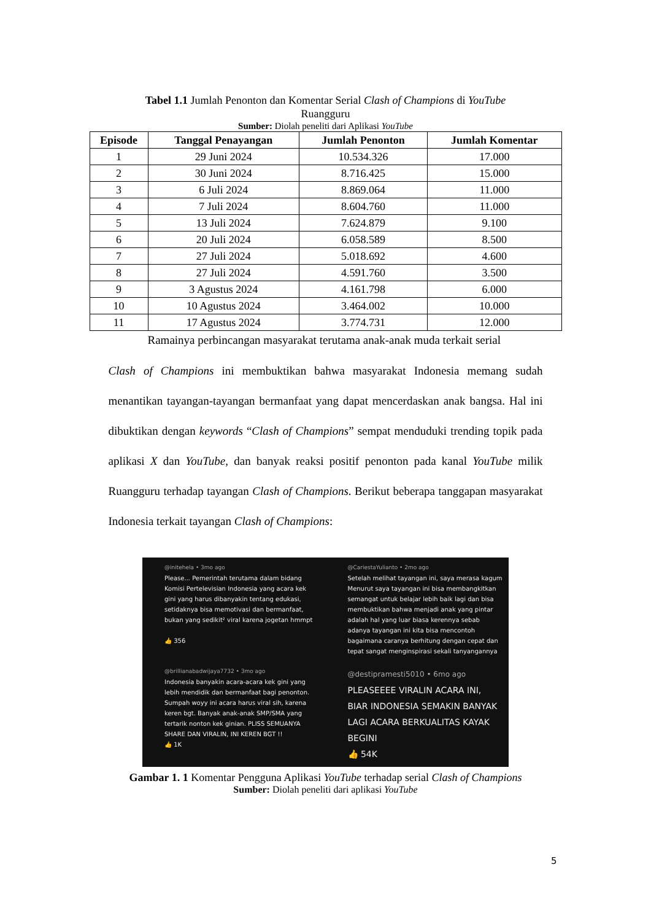Tabel 1.1 Jumlah Penonton dan Komentar Serial Clash of Champions di YouTube
Ruangguru
Sumber: Diolah peneliti dari Aplikasi YouTube
| Episode | Tanggal Penayangan | Jumlah Penonton | Jumlah Komentar |
| --- | --- | --- | --- |
| 1 | 29 Juni 2024 | 10.534.326 | 17.000 |
| 2 | 30 Juni 2024 | 8.716.425 | 15.000 |
| 3 | 6 Juli 2024 | 8.869.064 | 11.000 |
| 4 | 7 Juli 2024 | 8.604.760 | 11.000 |
| 5 | 13 Juli 2024 | 7.624.879 | 9.100 |
| 6 | 20 Juli 2024 | 6.058.589 | 8.500 |
| 7 | 27 Juli 2024 | 5.018.692 | 4.600 |
| 8 | 27 Juli 2024 | 4.591.760 | 3.500 |
| 9 | 3 Agustus 2024 | 4.161.798 | 6.000 |
| 10 | 10 Agustus 2024 | 3.464.002 | 10.000 |
| 11 | 17 Agustus 2024 | 3.774.731 | 12.000 |
Ramainya perbincangan masyarakat terutama anak-anak muda terkait serial
Clash of Champions ini membuktikan bahwa masyarakat Indonesia memang sudah menantikan tayangan-tayangan bermanfaat yang dapat mencerdaskan anak bangsa. Hal ini dibuktikan dengan keywords “Clash of Champions” sempat menduduki trending topik pada aplikasi X dan YouTube, dan banyak reaksi positif penonton pada kanal YouTube milik Ruangguru terhadap tayangan Clash of Champions. Berikut beberapa tanggapan masyarakat Indonesia terkait tayangan Clash of Champions:
@initehela • 3mo ago
Please... Pemerintah terutama dalam bidang Komisi Pertelevisian Indonesia yang acara kek gini yang harus dibanyakin tentang edukasi, setidaknya bisa memotivasi dan bermanfaat, bukan yang sedikit² viral karena jogetan hmmpt
👍 356
@CariestaYulianto • 2mo ago
Setelah melihat tayangan ini, saya merasa kagum Menurut saya tayangan ini bisa membangkitkan semangat untuk belajar lebih baik lagi dan bisa membuktikan bahwa menjadi anak yang pintar adalah hal yang luar biasa kerennya sebab adanya tayangan ini kita bisa mencontoh bagaimana caranya berhitung dengan cepat dan tepat sangat menginspirasi sekali tanyangannya
@brillianabadwijaya7732 • 3mo ago
Indonesia banyakin acara-acara kek gini yang lebih mendidik dan bermanfaat bagi penonton. Sumpah woyy ini acara harus viral sih, karena keren bgt. Banyak anak-anak SMP/SMA yang tertarik nonton kek ginian. PLISS SEMUANYA SHARE DAN VIRALIN, INI KEREN BGT !!
👍 1K
@destipramesti5010 • 6mo ago
PLEASEEEE VIRALIN ACARA INI, BIAR INDONESIA SEMAKIN BANYAK LAGI ACARA BERKUALITAS KAYAK BEGINI
👍 54K
Gambar 1. 1 Komentar Pengguna Aplikasi YouTube terhadap serial Clash of Champions
Sumber: Diolah peneliti dari aplikasi YouTube
5